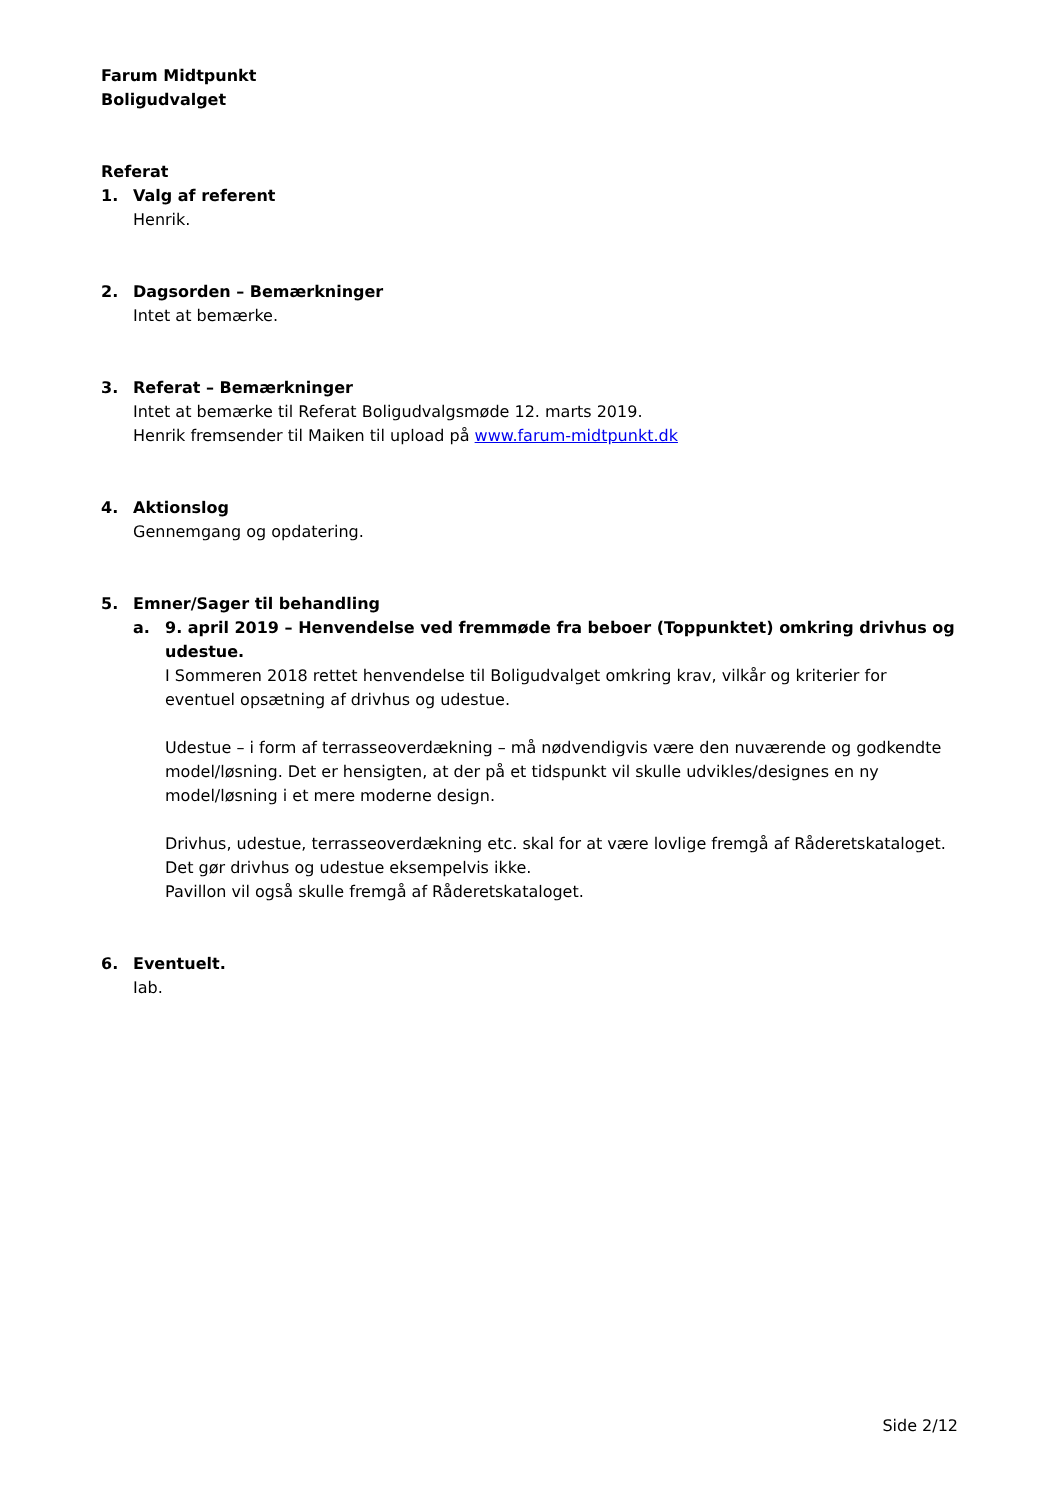Farum Midtpunkt
Boligudvalget
Referat
1. Valg af referent
Henrik.
2. Dagsorden – Bemærkninger
Intet at bemærke.
3. Referat – Bemærkninger
Intet at bemærke til Referat Boligudvalgsmøde 12. marts 2019.
Henrik fremsender til Maiken til upload på www.farum-midtpunkt.dk
4. Aktionslog
Gennemgang og opdatering.
5. Emner/Sager til behandling
a. 9. april 2019 – Henvendelse ved fremmøde fra beboer (Toppunktet) omkring drivhus og udestue.
I Sommeren 2018 rettet henvendelse til Boligudvalget omkring krav, vilkår og kriterier for eventuel opsætning af drivhus og udestue.
Udestue – i form af terrasseoverdækning – må nødvendigvis være den nuværende og godkendte model/løsning. Det er hensigten, at der på et tidspunkt vil skulle udvikles/designes en ny model/løsning i et mere moderne design.
Drivhus, udestue, terrasseoverdækning etc. skal for at være lovlige fremgå af Råderetskataloget.
Det gør drivhus og udestue eksempelvis ikke.
Pavillon vil også skulle fremgå af Råderetskataloget.
6. Eventuelt.
Iab.
Side 2/12